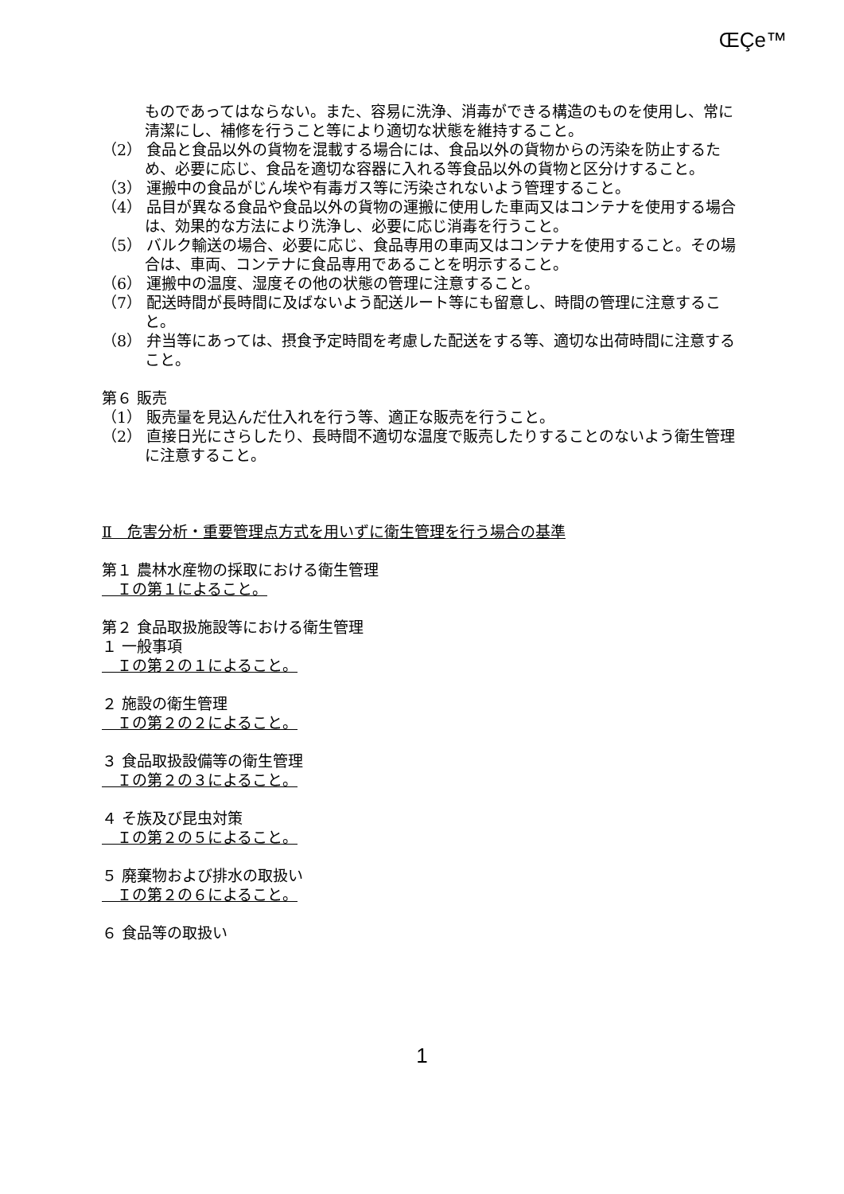ŒÇe™
ものであってはならない。また、容易に洗浄、消毒ができる構造のものを使用し、常に清潔にし、補修を行うこと等により適切な状態を維持すること。
（2） 食品と食品以外の貨物を混載する場合には、食品以外の貨物からの汚染を防止するため、必要に応じ、食品を適切な容器に入れる等食品以外の貨物と区分けすること。
（3） 運搬中の食品がじん埃や有毒ガス等に汚染されないよう管理すること。
（4） 品目が異なる食品や食品以外の貨物の運搬に使用した車両又はコンテナを使用する場合は、効果的な方法により洗浄し、必要に応じ消毒を行うこと。
（5） バルク輸送の場合、必要に応じ、食品専用の車両又はコンテナを使用すること。その場合は、車両、コンテナに食品専用であることを明示すること。
（6） 運搬中の温度、湿度その他の状態の管理に注意すること。
（7） 配送時間が長時間に及ばないよう配送ルート等にも留意し、時間の管理に注意すること。
（8） 弁当等にあっては、摂食予定時間を考慮した配送をする等、適切な出荷時間に注意すること。
第６ 販売
（1） 販売量を見込んだ仕入れを行う等、適正な販売を行うこと。
（2） 直接日光にさらしたり、長時間不適切な温度で販売したりすることのないよう衛生管理に注意すること。
Ⅱ　危害分析・重要管理点方式を用いずに衛生管理を行う場合の基準
第１ 農林水産物の採取における衛生管理
　Ｉの第１によること。
第２ 食品取扱施設等における衛生管理
１ 一般事項
　Ｉの第２の１によること。
２ 施設の衛生管理
　Ｉの第２の２によること。
３ 食品取扱設備等の衛生管理
　Ｉの第２の３によること。
４ そ族及び昆虫対策
　Ｉの第２の５によること。
５ 廃棄物および排水の取扱い
　Ｉの第２の６によること。
６ 食品等の取扱い
1